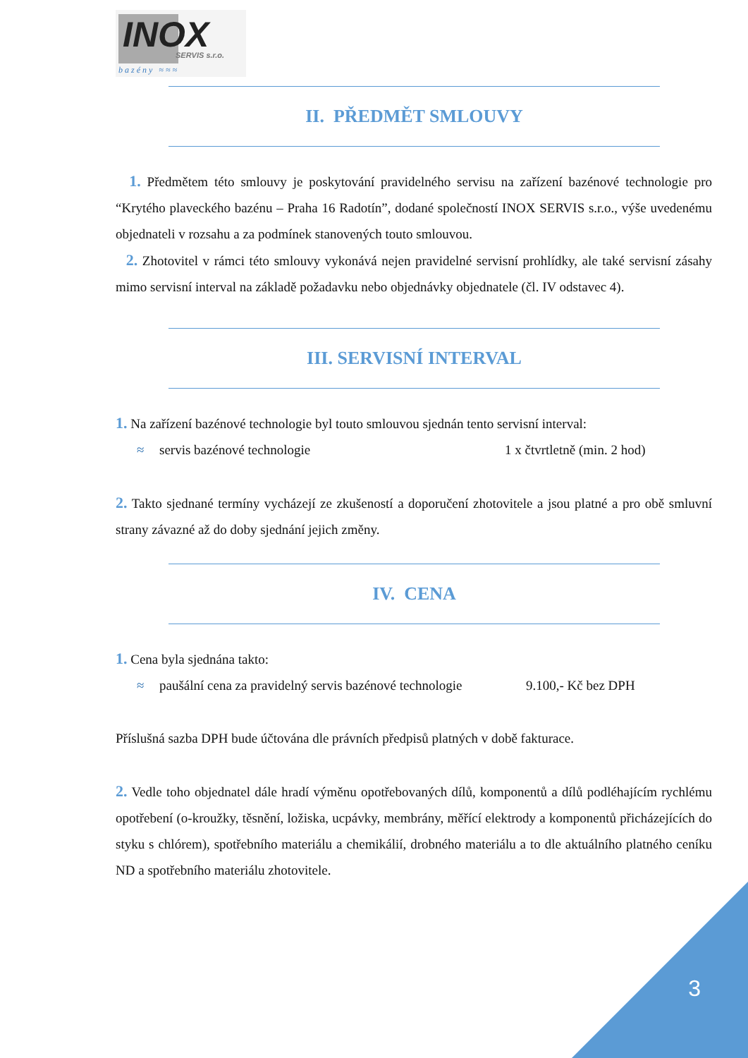INOX SERVIS s.r.o.
bazény ≈≈≈
II. PŘEDMĚT SMLOUVY
1. Předmětem této smlouvy je poskytování pravidelného servisu na zařízení bazénové technologie pro “Krytého plaveckého bazénu – Praha 16 Radotín”, dodané společností INOX SERVIS s.r.o., výše uvedenému objednateli v rozsahu a za podmínek stanovených touto smlouvou.
2. Zhotovitel v rámci této smlouvy vykonává nejen pravidelné servisní prohlídky, ale také servisní zásahy mimo servisní interval na základě požadavku nebo objednávky objednatele (čl. IV odstavec 4).
III. SERVISNÍ INTERVAL
1. Na zařízení bazénové technologie byl touto smlouvou sjednán tento servisní interval:
≈ servis bazénové technologie 1 x čtvrtletně (min. 2 hod)
2. Takto sjednané termíny vycházejí ze zkušeností a doporučení zhotovitele a jsou platné a pro obě smluvní strany závazné až do doby sjednání jejich změny.
IV. CENA
1. Cena byla sjednána takto:
≈ paušální cena za pravidelný servis bazénové technologie 9.100,- Kč bez DPH
Příslušná sazba DPH bude účtována dle právních předpisů platných v době fakturace.
2. Vedle toho objednatel dále hradí výměnu opotřebovaných dílů, komponentů a dílů podléhajícím rychlému opotřebení (o-kroužky, těsnění, ložiska, ucpávky, membrány, měřící elektrody a komponentů přicházejících do styku s chlórem), spotřebního materiálu a chemikálií, drobného materiálu a to dle aktuálního platného ceníku ND a spotřebního materiálu zhotovitele.
3